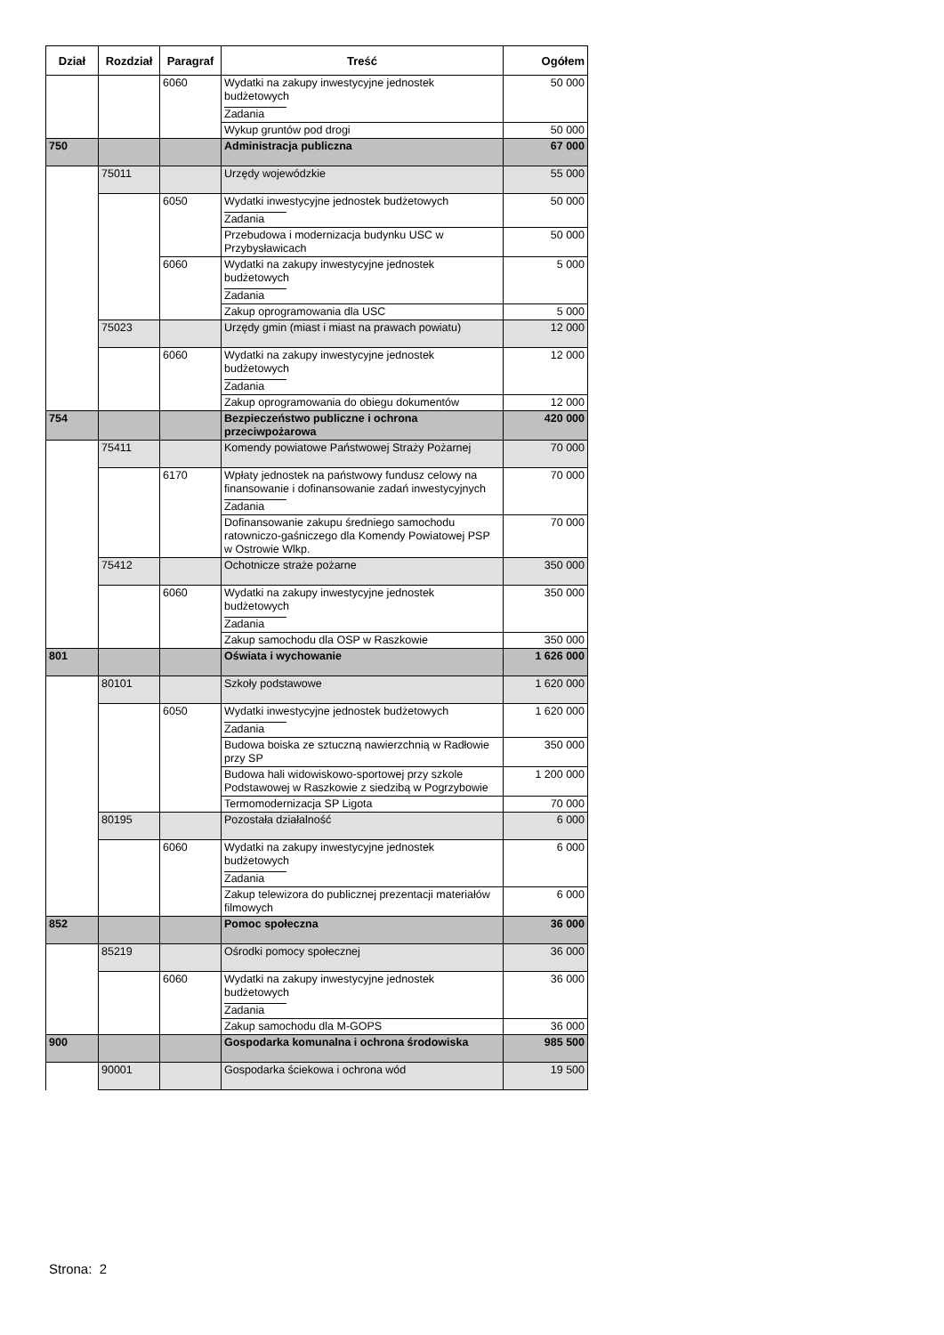| Dział | Rozdział | Paragraf | Treść | Ogółem |
| --- | --- | --- | --- | --- |
| | | 6060 | Wydatki na zakupy inwestycyjne jednostek budżetowych Zadania | 50 000 |
| | | | Wykup gruntów pod drogi | 50 000 |
| 750 | | | Administracja publiczna | 67 000 |
| | 75011 | | Urzędy wojewódzkie | 55 000 |
| | | 6050 | Wydatki inwestycyjne jednostek budżetowych Zadania | 50 000 |
| | | | Przebudowa i modernizacja budynku USC w Przybysławicach | 50 000 |
| | | 6060 | Wydatki na zakupy inwestycyjne jednostek budżetowych Zadania | 5 000 |
| | | | Zakup oprogramowania dla USC | 5 000 |
| | 75023 | | Urzędy gmin (miast i miast na prawach powiatu) | 12 000 |
| | | 6060 | Wydatki na zakupy inwestycyjne jednostek budżetowych Zadania | 12 000 |
| | | | Zakup oprogramowania do obiegu dokumentów | 12 000 |
| 754 | | | Bezpieczeństwo publiczne i ochrona przeciwpożarowa | 420 000 |
| | 75411 | | Komendy powiatowe Państwowej Straży Pożarnej | 70 000 |
| | | 6170 | Wpłaty jednostek na państwowy fundusz celowy na finansowanie i dofinansowanie zadań inwestycyjnych Zadania | 70 000 |
| | | | Dofinansowanie zakupu średniego samochodu ratowniczo-gaśniczego dla Komendy Powiatowej PSP w Ostrowie Wlkp. | 70 000 |
| | 75412 | | Ochotnicze straże pożarne | 350 000 |
| | | 6060 | Wydatki na zakupy inwestycyjne jednostek budżetowych Zadania | 350 000 |
| | | | Zakup samochodu dla OSP w Raszkowie | 350 000 |
| 801 | | | Oświata i wychowanie | 1 626 000 |
| | 80101 | | Szkoły podstawowe | 1 620 000 |
| | | 6050 | Wydatki inwestycyjne jednostek budżetowych Zadania | 1 620 000 |
| | | | Budowa boiska ze sztuczną nawierzchnią w Radłowie przy SP | 350 000 |
| | | | Budowa hali widowiskowo-sportowej przy szkole Podstawowej w Raszkowie z siedzibą w Pogrzybowie | 1 200 000 |
| | | | Termomodernizacja SP Ligota | 70 000 |
| | 80195 | | Pozostała działalność | 6 000 |
| | | 6060 | Wydatki na zakupy inwestycyjne jednostek budżetowych Zadania | 6 000 |
| | | | Zakup telewizora do publicznej prezentacji materiałów filmowych | 6 000 |
| 852 | | | Pomoc społeczna | 36 000 |
| | 85219 | | Ośrodki pomocy społecznej | 36 000 |
| | | 6060 | Wydatki na zakupy inwestycyjne jednostek budżetowych Zadania | 36 000 |
| | | | Zakup samochodu dla M-GOPS | 36 000 |
| 900 | | | Gospodarka komunalna i ochrona środowiska | 985 500 |
| | 90001 | | Gospodarka ściekowa i ochrona wód | 19 500 |
Strona: 2